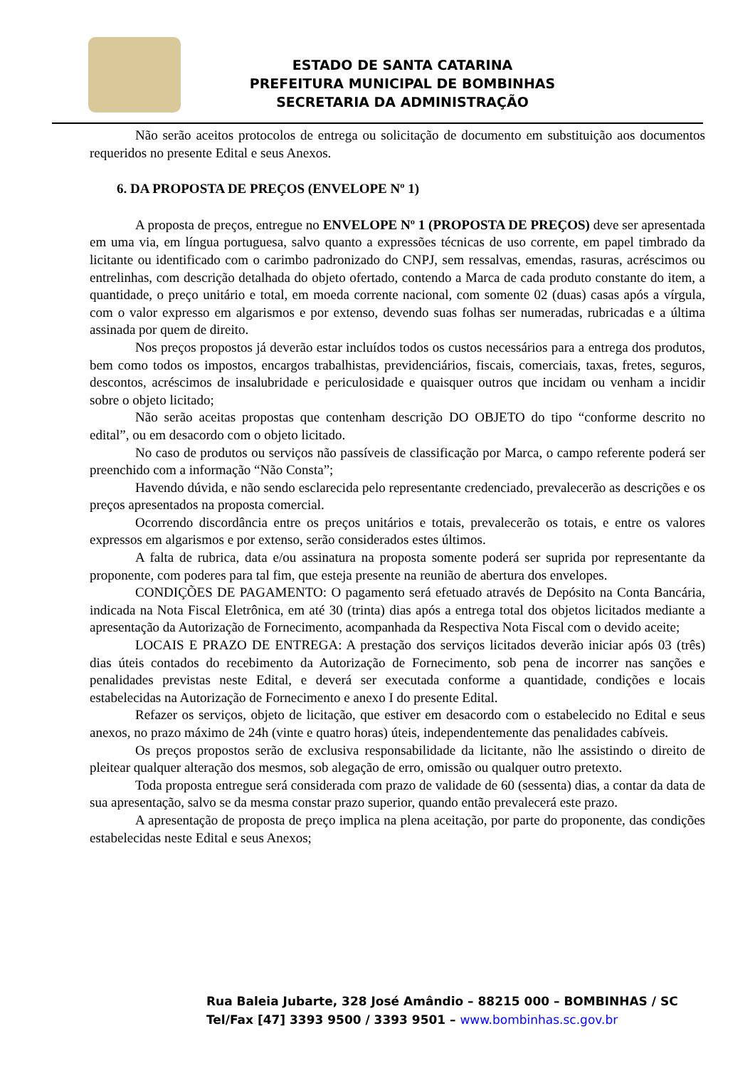ESTADO DE SANTA CATARINA
PREFEITURA MUNICIPAL DE BOMBINHAS
SECRETARIA DA ADMINISTRAÇÃO
Não serão aceitos protocolos de entrega ou solicitação de documento em substituição aos documentos requeridos no presente Edital e seus Anexos.
6. DA PROPOSTA DE PREÇOS (ENVELOPE Nº 1)
A proposta de preços, entregue no ENVELOPE Nº 1 (PROPOSTA DE PREÇOS) deve ser apresentada em uma via, em língua portuguesa, salvo quanto a expressões técnicas de uso corrente, em papel timbrado da licitante ou identificado com o carimbo padronizado do CNPJ, sem ressalvas, emendas, rasuras, acréscimos ou entrelinhas, com descrição detalhada do objeto ofertado, contendo a Marca de cada produto constante do item, a quantidade, o preço unitário e total, em moeda corrente nacional, com somente 02 (duas) casas após a vírgula, com o valor expresso em algarismos e por extenso, devendo suas folhas ser numeradas, rubricadas e a última assinada por quem de direito.
Nos preços propostos já deverão estar incluídos todos os custos necessários para a entrega dos produtos, bem como todos os impostos, encargos trabalhistas, previdenciários, fiscais, comerciais, taxas, fretes, seguros, descontos, acréscimos de insalubridade e periculosidade e quaisquer outros que incidam ou venham a incidir sobre o objeto licitado;
Não serão aceitas propostas que contenham descrição DO OBJETO do tipo “conforme descrito no edital”, ou em desacordo com o objeto licitado.
No caso de produtos ou serviços não passíveis de classificação por Marca, o campo referente poderá ser preenchido com a informação “Não Consta”;
Havendo dúvida, e não sendo esclarecida pelo representante credenciado, prevalecerão as descrições e os preços apresentados na proposta comercial.
Ocorrendo discordância entre os preços unitários e totais, prevalecerão os totais, e entre os valores expressos em algarismos e por extenso, serão considerados estes últimos.
A falta de rubrica, data e/ou assinatura na proposta somente poderá ser suprida por representante da proponente, com poderes para tal fim, que esteja presente na reunião de abertura dos envelopes.
CONDIÇÕES DE PAGAMENTO: O pagamento será efetuado através de Depósito na Conta Bancária, indicada na Nota Fiscal Eletrônica, em até 30 (trinta) dias após a entrega total dos objetos licitados mediante a apresentação da Autorização de Fornecimento, acompanhada da Respectiva Nota Fiscal com o devido aceite;
LOCAIS E PRAZO DE ENTREGA: A prestação dos serviços licitados deverão iniciar após 03 (três) dias úteis contados do recebimento da Autorização de Fornecimento, sob pena de incorrer nas sanções e penalidades previstas neste Edital, e deverá ser executada conforme a quantidade, condições e locais estabelecidas na Autorização de Fornecimento e anexo I do presente Edital.
Refazer os serviços, objeto de licitação, que estiver em desacordo com o estabelecido no Edital e seus anexos, no prazo máximo de 24h (vinte e quatro horas) úteis, independentemente das penalidades cabíveis.
Os preços propostos serão de exclusiva responsabilidade da licitante, não lhe assistindo o direito de pleitear qualquer alteração dos mesmos, sob alegação de erro, omissão ou qualquer outro pretexto.
Toda proposta entregue será considerada com prazo de validade de 60 (sessenta) dias, a contar da data de sua apresentação, salvo se da mesma constar prazo superior, quando então prevalecerá este prazo.
A apresentação de proposta de preço implica na plena aceitação, por parte do proponente, das condições estabelecidas neste Edital e seus Anexos;
Rua Baleia Jubarte, 328 José Amândio – 88215 000 – BOMBINHAS / SC
Tel/Fax [47] 3393 9500 / 3393 9501 – www.bombinhas.sc.gov.br